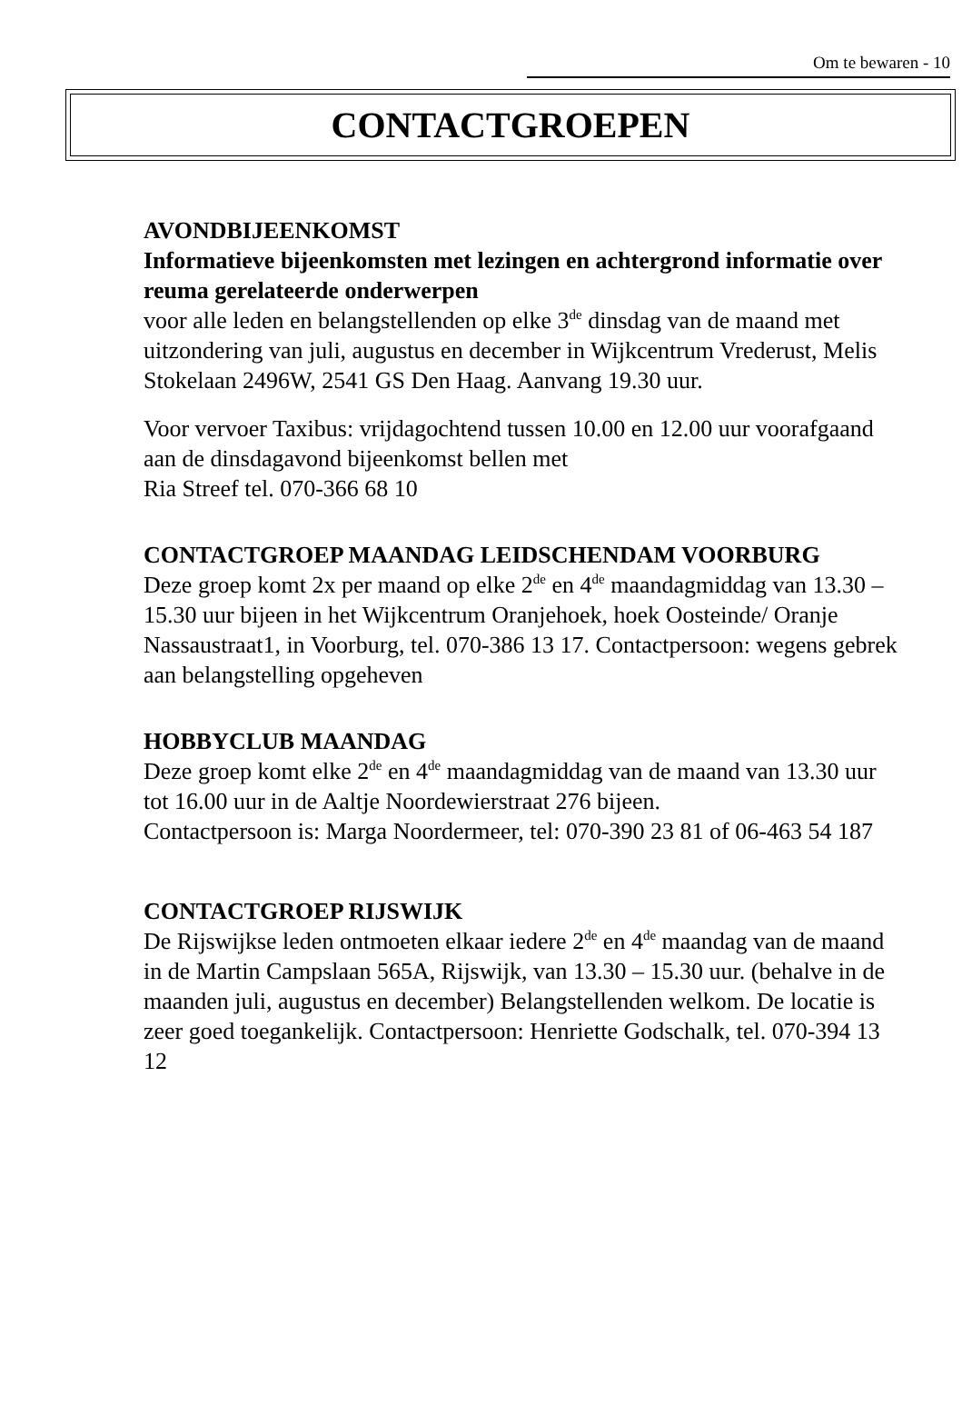Om te bewaren - 10
CONTACTGROEPEN
AVONDBIJEENKOMST
Informatieve bijeenkomsten met lezingen en achtergrond informatie over reuma gerelateerde onderwerpen
voor alle leden en belangstellenden op elke 3<sup>de</sup> dinsdag van de maand met uitzondering van juli, augustus en december in Wijkcentrum Vrederust, Melis Stokelaan 2496W, 2541 GS Den Haag. Aanvang 19.30 uur.
Voor vervoer Taxibus: vrijdagochtend tussen 10.00 en 12.00 uur voorafgaand aan de dinsdagavond bijeenkomst bellen met
Ria Streef tel. 070-366 68 10
CONTACTGROEP MAANDAG LEIDSCHENDAM VOORBURG
Deze groep komt 2x per maand op elke 2<sup>de</sup> en 4<sup>de</sup> maandagmiddag van 13.30 – 15.30 uur bijeen in het Wijkcentrum Oranjehoek, hoek Oosteinde/ Oranje Nassaustraat1, in Voorburg, tel. 070-386 13 17. Contactpersoon: wegens gebrek aan belangstelling opgeheven
HOBBYCLUB MAANDAG
Deze groep komt elke 2<sup>de</sup> en 4<sup>de</sup> maandagmiddag van de maand van 13.30 uur tot 16.00 uur in de Aaltje Noordewierstraat 276 bijeen.
Contactpersoon is: Marga Noordermeer, tel: 070-390 23 81 of 06-463 54 187
CONTACTGROEP RIJSWIJK
De Rijswijkse leden ontmoeten elkaar iedere 2<sup>de</sup> en 4<sup>de</sup> maandag van de maand in de Martin Campslaan 565A, Rijswijk, van 13.30 – 15.30 uur. (behalve in de maanden juli, augustus en december) Belangstellenden welkom. De locatie is zeer goed toegankelijk. Contactpersoon: Henriette Godschalk, tel. 070-394 13 12